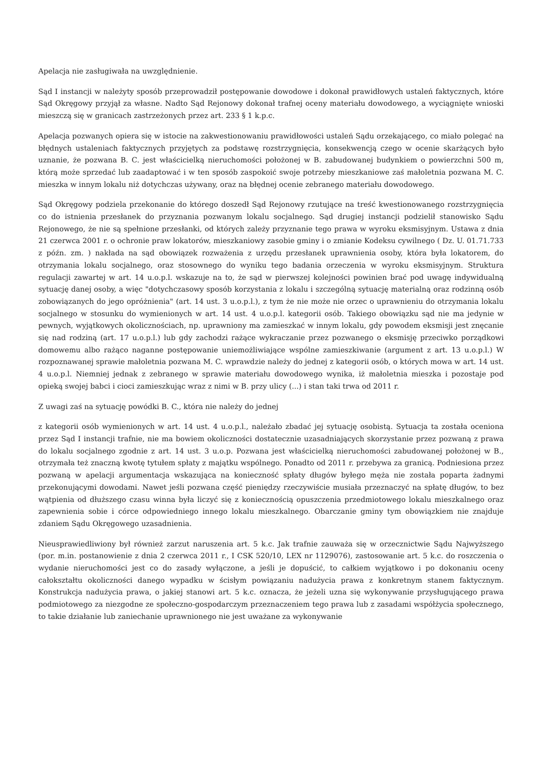Apelacja nie zasługiwała na uwzględnienie.
Sąd I instancji w należyty sposób przeprowadził postępowanie dowodowe i dokonał prawidłowych ustaleń faktycznych, które Sąd Okręgowy przyjął za własne. Nadto Sąd Rejonowy dokonał trafnej oceny materiału dowodowego, a wyciągnięte wnioski mieszczą się w granicach zastrzeżonych przez art. 233 § 1 k.p.c.
Apelacja pozwanych opiera się w istocie na zakwestionowaniu prawidłowości ustaleń Sądu orzekającego, co miało polegać na błędnych ustaleniach faktycznych przyjętych za podstawę rozstrzygnięcia, konsekwencją czego w ocenie skarżących było uznanie, że pozwana B. C. jest właścicielką nieruchomości położonej w B. zabudowanej budynkiem o powierzchni 500 m, którą może sprzedać lub zaadaptować i w ten sposób zaspokoić swoje potrzeby mieszkaniowe zaś małoletnia pozwana M. C. mieszka w innym lokalu niż dotychczas używany, oraz na błędnej ocenie zebranego materiału dowodowego.
Sąd Okręgowy podziela przekonanie do którego doszedł Sąd Rejonowy rzutujące na treść kwestionowanego rozstrzygnięcia co do istnienia przesłanek do przyznania pozwanym lokalu socjalnego. Sąd drugiej instancji podzielił stanowisko Sądu Rejonowego, że nie są spełnione przesłanki, od których zależy przyznanie tego prawa w wyroku eksmisyjnym. Ustawa z dnia 21 czerwca 2001 r. o ochronie praw lokatorów, mieszkaniowy zasobie gminy i o zmianie Kodeksu cywilnego ( Dz. U. 01.71.733 z późn. zm. ) nakłada na sąd obowiązek rozważenia z urzędu przesłanek uprawnienia osoby, która była lokatorem, do otrzymania lokalu socjalnego, oraz stosownego do wyniku tego badania orzeczenia w wyroku eksmisyjnym. Struktura regulacji zawartej w art. 14 u.o.p.l. wskazuje na to, że sąd w pierwszej kolejności powinien brać pod uwagę indywidualną sytuację danej osoby, a więc "dotychczasowy sposób korzystania z lokalu i szczególną sytuację materialną oraz rodzinną osób zobowiązanych do jego opróżnienia" (art. 14 ust. 3 u.o.p.l.), z tym że nie może nie orzec o uprawnieniu do otrzymania lokalu socjalnego w stosunku do wymienionych w art. 14 ust. 4 u.o.p.l. kategorii osób. Takiego obowiązku sąd nie ma jedynie w pewnych, wyjątkowych okolicznościach, np. uprawniony ma zamieszkać w innym lokalu, gdy powodem eksmisji jest znęcanie się nad rodziną (art. 17 u.o.p.l.) lub gdy zachodzi rażące wykraczanie przez pozwanego o eksmisję przeciwko porządkowi domowemu albo rażąco naganne postępowanie uniemożliwiające wspólne zamieszkiwanie (argument z art. 13 u.o.p.l.) W rozpoznawanej sprawie małoletnia pozwana M. C. wprawdzie należy do jednej z kategorii osób, o których mowa w art. 14 ust. 4 u.o.p.l. Niemniej jednak z zebranego w sprawie materiału dowodowego wynika, iż małoletnia mieszka i pozostaje pod opieką swojej babci i cioci zamieszkując wraz z nimi w B. przy ulicy (...) i stan taki trwa od 2011 r.
Z uwagi zaś na sytuację powódki B. C., która nie należy do jednej
z kategorii osób wymienionych w art. 14 ust. 4 u.o.p.l., należało zbadać jej sytuację osobistą. Sytuacja ta została oceniona przez Sąd I instancji trafnie, nie ma bowiem okoliczności dostatecznie uzasadniających skorzystanie przez pozwaną z prawa do lokalu socjalnego zgodnie z art. 14 ust. 3 u.o.p. Pozwana jest właścicielką nieruchomości zabudowanej położonej w B., otrzymała też znaczną kwotę tytułem spłaty z majątku wspólnego. Ponadto od 2011 r. przebywa za granicą. Podniesiona przez pozwaną w apelacji argumentacja wskazująca na konieczność spłaty długów byłego męża nie została poparta żadnymi przekonującymi dowodami. Nawet jeśli pozwana część pieniędzy rzeczywiście musiała przeznaczyć na spłatę długów, to bez wątpienia od dłuższego czasu winna była liczyć się z koniecznością opuszczenia przedmiotowego lokalu mieszkalnego oraz zapewnienia sobie i córce odpowiedniego innego lokalu mieszkalnego. Obarczanie gminy tym obowiązkiem nie znajduje zdaniem Sądu Okręgowego uzasadnienia.
Nieusprawiedliwiony był również zarzut naruszenia art. 5 k.c. Jak trafnie zauważa się w orzecznictwie Sądu Najwyższego (por. m.in. postanowienie z dnia 2 czerwca 2011 r., I CSK 520/10, LEX nr 1129076), zastosowanie art. 5 k.c. do roszczenia o wydanie nieruchomości jest co do zasady wyłączone, a jeśli je dopuścić, to całkiem wyjątkowo i po dokonaniu oceny całokształtu okoliczności danego wypadku w ścisłym powiązaniu nadużycia prawa z konkretnym stanem faktycznym. Konstrukcja nadużycia prawa, o jakiej stanowi art. 5 k.c. oznacza, że jeżeli uzna się wykonywanie przysługującego prawa podmiotowego za niezgodne ze społeczno-gospodarczym przeznaczeniem tego prawa lub z zasadami współżycia społecznego, to takie działanie lub zaniechanie uprawnionego nie jest uważane za wykonywanie